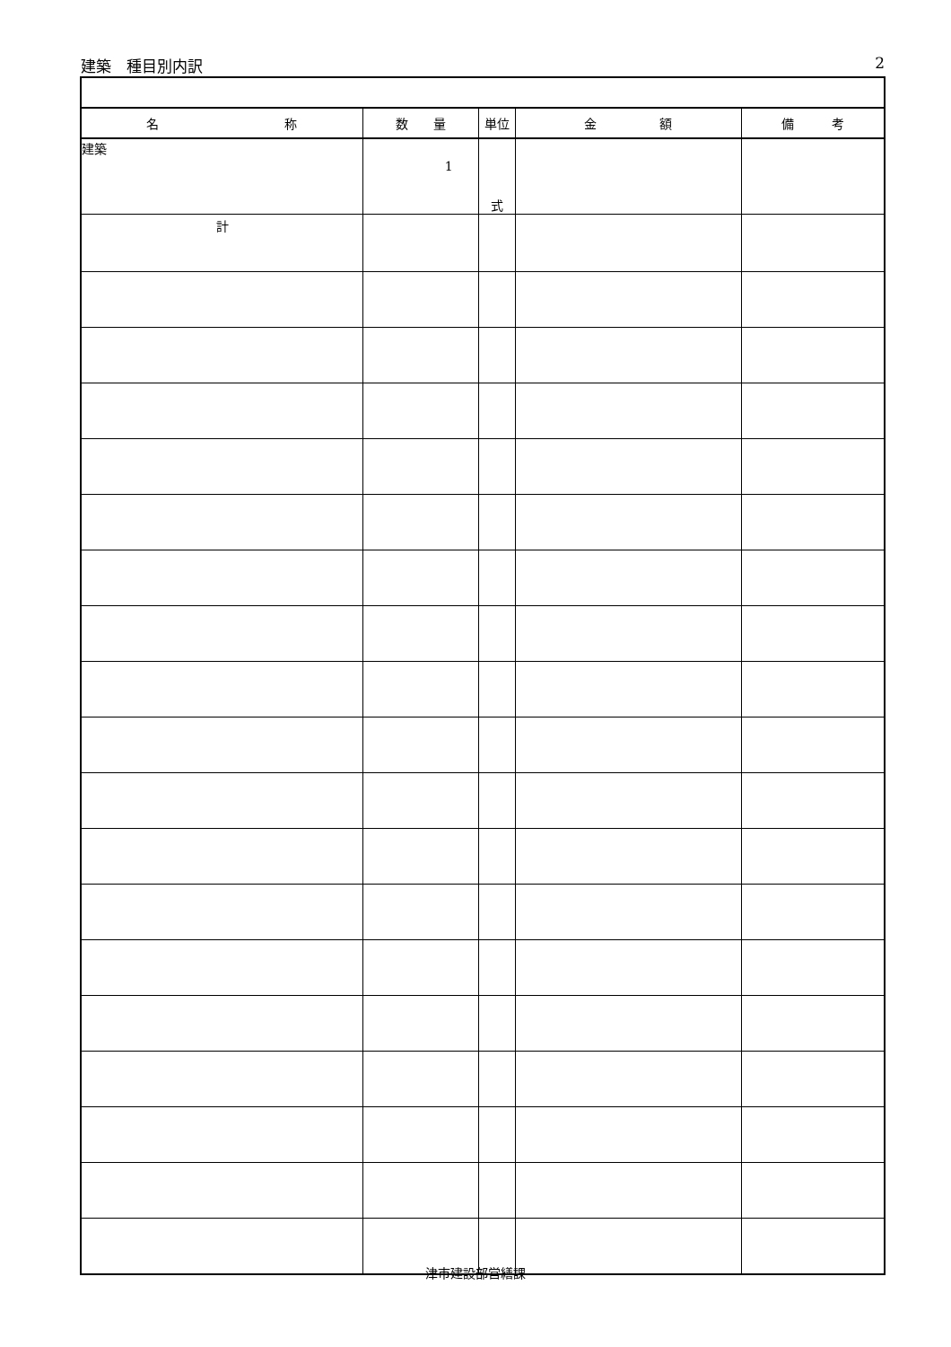建築　種目別内訳 2
| 名 称 | 数 量 | 単位 | 金 額 | 備 考 |
| --- | --- | --- | --- | --- |
| 建築 | 1 | 式 | | |
| 計 | | | | |
津市建設部営繕課